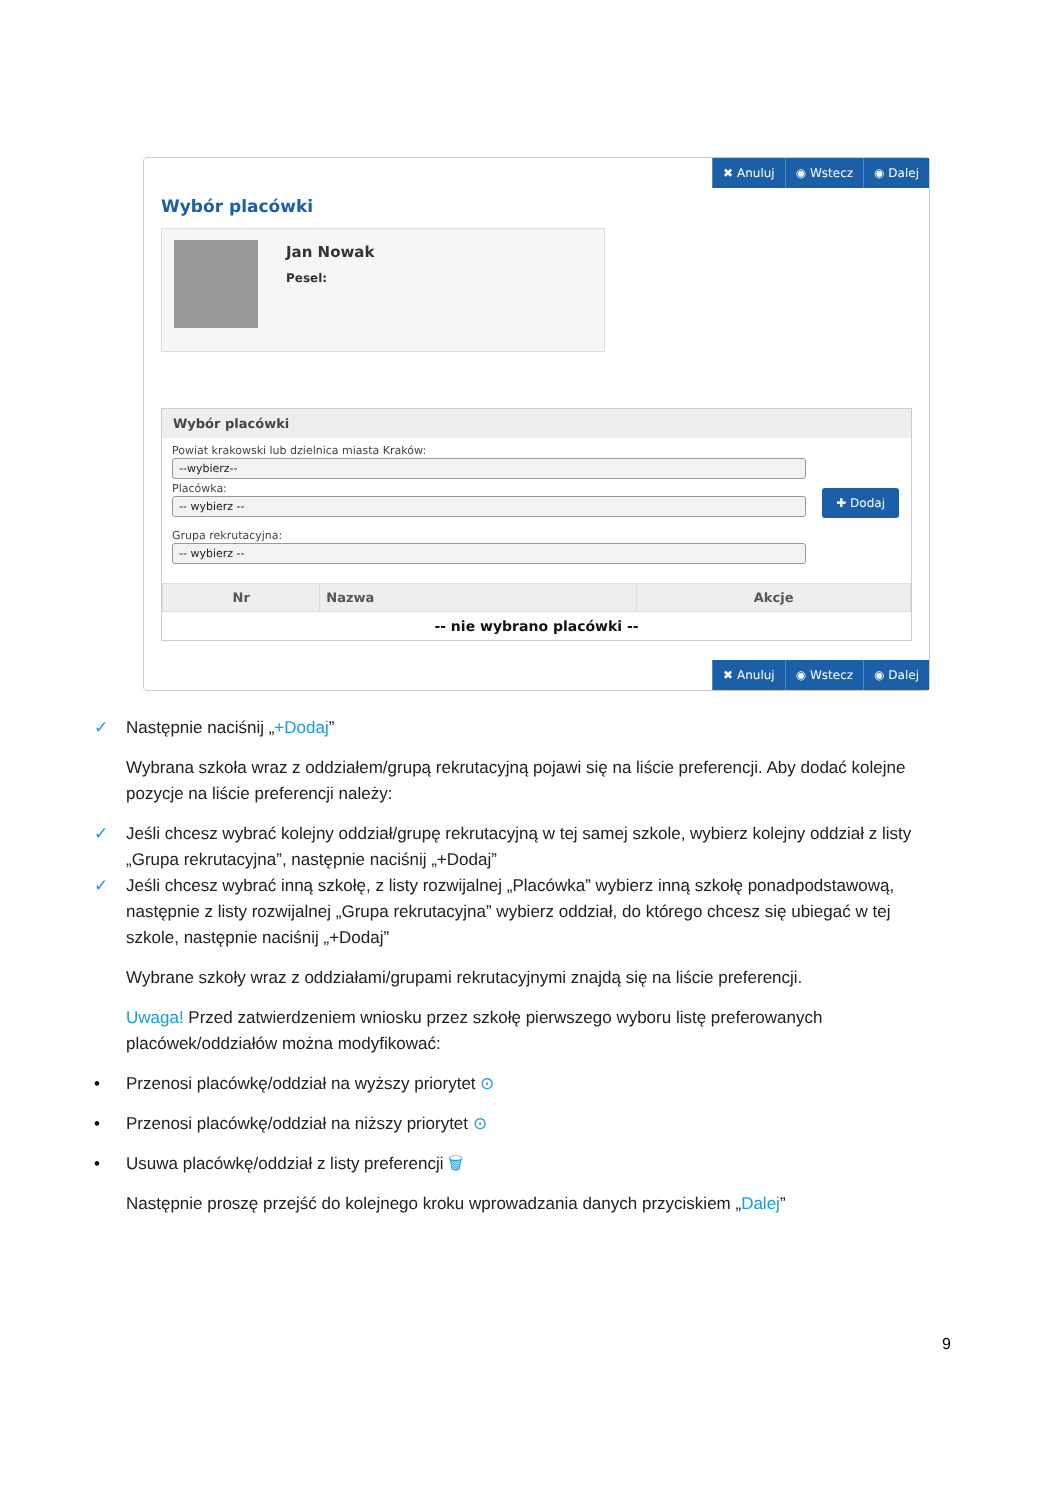✖ Anuluj ◉ Wstecz ◉ Dalej
Wybór placówki
Jan Nowak
Pesel:
Wybór placówki
Powiat krakowski lub dzielnica miasta Kraków:
--wybierz--
Placówka:
-- wybierz --
Grupa rekrutacyjna:
-- wybierz --
✚ Dodaj
| Nr | Nazwa | Akcje |
| --- | --- | --- |
| -- nie wybrano placówki -- | | |
✖ Anuluj ◉ Wstecz ◉ Dalej
✓ Następnie naciśnij „+Dodaj”
Wybrana szkoła wraz z oddziałem/grupą rekrutacyjną pojawi się na liście preferencji. Aby dodać kolejne pozycje na liście preferencji należy:
✓ Jeśli chcesz wybrać kolejny oddział/grupę rekrutacyjną w tej samej szkole, wybierz kolejny oddział z listy „Grupa rekrutacyjna”, następnie naciśnij „+Dodaj”
✓ Jeśli chcesz wybrać inną szkołę, z listy rozwijalnej „Placówka” wybierz inną szkołę ponadpodstawową, następnie z listy rozwijalnej „Grupa rekrutacyjna” wybierz oddział, do którego chcesz się ubiegać w tej szkole, następnie naciśnij „+Dodaj”
Wybrane szkoły wraz z oddziałami/grupami rekrutacyjnymi znajdą się na liście preferencji.
Uwaga! Przed zatwierdzeniem wniosku przez szkołę pierwszego wyboru listę preferowanych placówek/oddziałów można modyfikować:
• Przenosi placówkę/oddział na wyższy priorytet ⊙
• Przenosi placówkę/oddział na niższy priorytet ⊙
• Usuwa placówkę/oddział z listy preferencji 🗑
Następnie proszę przejść do kolejnego kroku wprowadzania danych przyciskiem „Dalej”
9